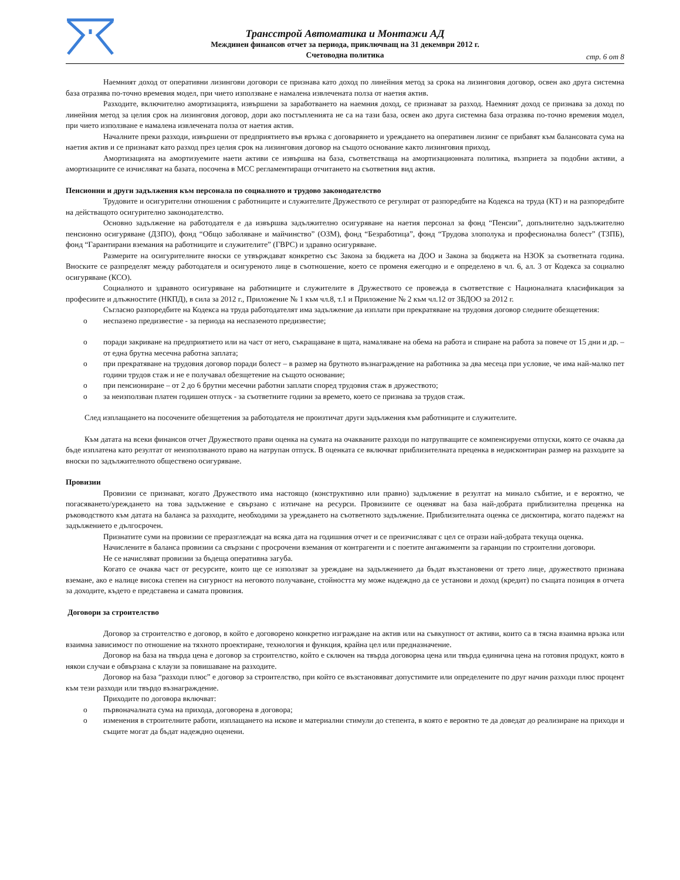Трансстрой Автоматика и Монтажи АД
Междинен финансов отчет за периода, приключващ на 31 декември 2012 г.
Счетоводна политика
стр. 6 от 8
Наемният доход от оперативни лизингови договори се признава като доход по линейния метод за срока на лизинговия договор, освен ако друга системна база отразява по-точно времевия модел, при чието използване е намалена извлечената полза от наетия актив.
Разходите, включително амортизацията, извършени за заработването на наемния доход, се признават за разход. Наемният доход се признава за доход по линейния метод за целия срок на лизинговия договор, дори ако постъпленията не са на тази база, освен ако друга системна база отразява по-точно времевия модел, при чието използване е намалена извлечената полза от наетия актив.
Началните преки разходи, извършени от предприятието във връзка с договарянето и уреждането на оперативен лизинг се прибавят към балансовата сума на наетия актив и се признават като разход през целия срок на лизинговия договор на същото основание както лизинговия приход.
Амортизацията на амортизуемите наети активи се извършва на база, съответстваща на амортизационната политика, възприета за подобни активи, а амортизациите се изчисляват на базата, посочена в МСС регламентиращи отчитането на съответния вид актив.
Пенсионни и други задължения към персонала по социалното и трудово законодателство
Трудовите и осигурителни отношения с работниците и служителите Дружеството се регулират от разпоредбите на Кодекса на труда (КТ) и на разпоредбите на действащото осигурително законодателство.
Основно задължение на работодателя е да извършва задължително осигуряване на наетия персонал за фонд “Пенсии”, допълнително задължително пенсионно осигуряване (ДЗПО), фонд “Общо заболяване и майчинство” (ОЗМ), фонд “Безработица”, фонд “Трудова злополука и професионална болест” (ТЗПБ), фонд “Гарантирани вземания на работниците и служителите” (ГВРС) и здравно осигуряване.
Размерите на осигурителните вноски се утвърждават конкретно със Закона за бюджета на ДОО и Закона за бюджета на НЗОК за съответната година. Вноските се разпределят между работодателя и осигуреното лице в съотношение, което се променя ежегодно и е определено в чл. 6, ал. 3 от Кодекса за социално осигуряване (КСО).
Социалното и здравното осигуряване на работниците и служителите в Дружеството се провежда в съответствие с Националната класификация за професиите и длъжностите (НКПД), в сила за 2012 г., Приложение № 1 към чл.8, т.1 и Приложение № 2 към чл.12 от ЗБДОО за 2012 г.
Съгласно разпоредбите на Кодекса на труда работодателят има задължение да изплати при прекратяване на трудовия договор следните обезщетения:
o неспазено предизвестие - за периода на неспазеното предизвестие;
o поради закриване на предприятието или на част от него, съкращаване в щата, намаляване на обема на работа и спиране на работа за повече от 15 дни и др. – от една брутна месечна работна заплата;
o при прекратяване на трудовия договор поради болест – в размер на брутното възнаграждение на работника за два месеца при условие, че има най-малко пет години трудов стаж и не е получавал обезщетение на същото основание;
o при пенсиониране – от 2 до 6 брутни месечни работни заплати според трудовия стаж в дружеството;
o за неизползван платен годишен отпуск - за съответните години за времето, което се признава за трудов стаж.
След изплащането на посочените обезщетения за работодателя не произтичат други задължения към работниците и служителите.
Към датата на всеки финансов отчет Дружеството прави оценка на сумата на очакваните разходи по натрупващите се компенсируеми отпуски, която се очаква да бъде изплатена като резултат от неизползваното право на натрупан отпуск. В оценката се включват приблизителната преценка в недисконтиран размер на разходите за вноски по задължителното обществено осигуряване.
Провизии
Провизии се признават, когато Дружеството има настоящо (конструктивно или правно) задължение в резултат на минало събитие, и е вероятно, че погасяването/уреждането на това задължение е свързано с изтичане на ресурси. Провизиите се оценяват на база най-добрата приблизителна преценка на ръководството към датата на баланса за разходите, необходими за уреждането на съответното задължение. Приблизителната оценка се дисконтира, когато падежът на задължението е дългосрочен.
Признатите суми на провизии се преразглеждат на всяка дата на годишния отчет и се преизчисляват с цел се отрази най-добрата текуща оценка.
Начислените в баланса провизии са свързани с просрочени вземания от контрагенти и с поетите ангажименти за гаранции по строителни договори.
Не се начисляват провизии за бъдеща оперативна загуба.
Когато се очаква част от ресурсите, които ще се използват за уреждане на задължението да бъдат възстановени от трето лице, дружеството признава вземане, ако е налице висока степен на сигурност на неговото получаване, стойността му може надеждно да се установи и доход (кредит) по същата позиция в отчета за доходите, където е представена и самата провизия.
Договори за строителство
Договор за строителство е договор, в който е договорено конкретно изграждане на актив или на съвкупност от активи, които са в тясна взаимна връзка или взаимна зависимост по отношение на тяхното проектиране, технология и функция, крайна цел или предназначение.
Договор на база на твърда цена е договор за строителство, който е сключен на твърда договорна цена или твърда единична цена на готовия продукт, която в някои случаи е обвързана с клаузи за повишаване на разходите.
Договор на база “разходи плюс” е договор за строителство, при който се възстановяват допустимите или определените по друг начин разходи плюс процент към тези разходи или твърдо възнаграждение.
Приходите по договора включват:
o първоначалната сума на прихода, договорена в договора;
o изменения в строителните работи, изплащането на искове и материални стимули до степента, в която е вероятно те да доведат до реализиране на приходи и същите могат да бъдат надеждно оценени.